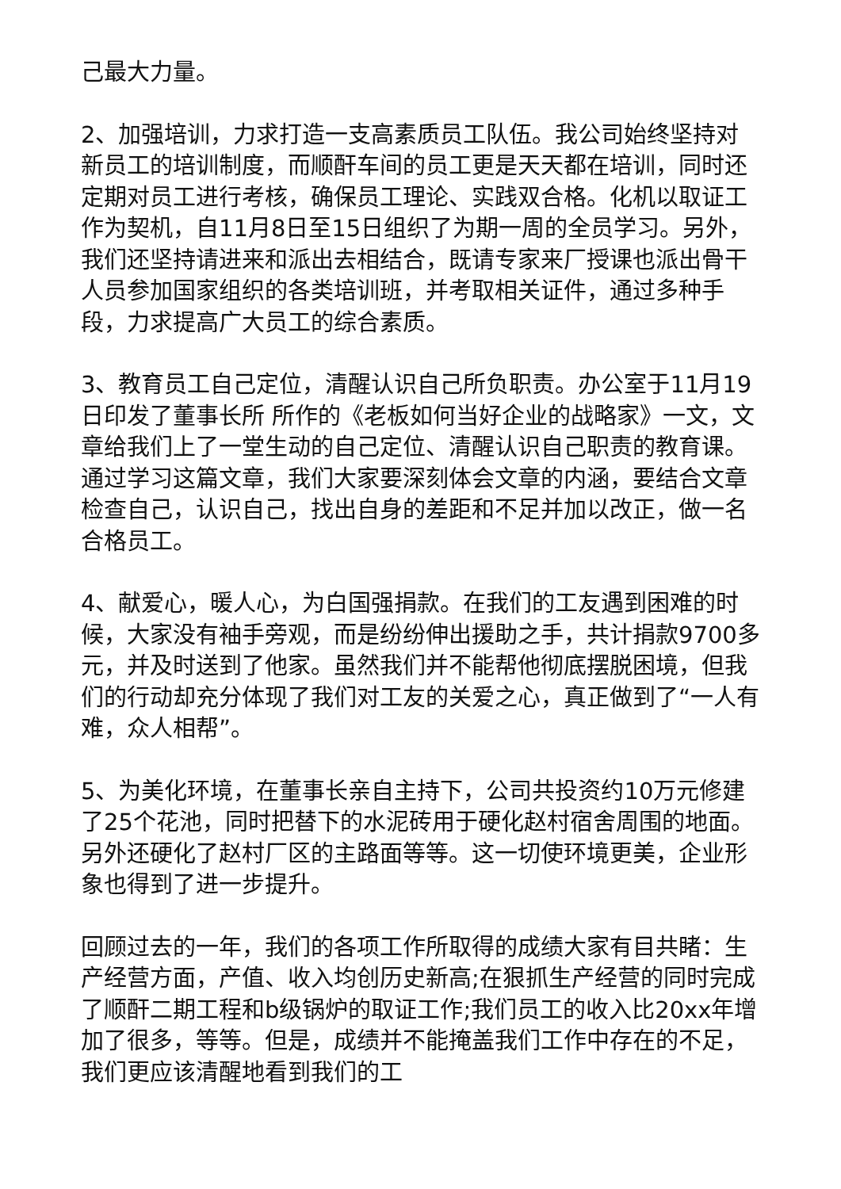己最大力量。
2、加强培训，力求打造一支高素质员工队伍。我公司始终坚持对新员工的培训制度，而顺酐车间的员工更是天天都在培训，同时还定期对员工进行考核，确保员工理论、实践双合格。化机以取证工作为契机，自11月8日至15日组织了为期一周的全员学习。另外，我们还坚持请进来和派出去相结合，既请专家来厂授课也派出骨干人员参加国家组织的各类培训班，并考取相关证件，通过多种手段，力求提高广大员工的综合素质。
3、教育员工自己定位，清醒认识自己所负职责。办公室于11月19日印发了董事长所 所作的《老板如何当好企业的战略家》一文，文章给我们上了一堂生动的自己定位、清醒认识自己职责的教育课。通过学习这篇文章，我们大家要深刻体会文章的内涵，要结合文章检查自己，认识自己，找出自身的差距和不足并加以改正，做一名合格员工。
4、献爱心，暖人心，为白国强捐款。在我们的工友遇到困难的时候，大家没有袖手旁观，而是纷纷伸出援助之手，共计捐款9700多元，并及时送到了他家。虽然我们并不能帮他彻底摆脱困境，但我们的行动却充分体现了我们对工友的关爱之心，真正做到了“一人有难，众人相帮”。
5、为美化环境，在董事长亲自主持下，公司共投资约10万元修建了25个花池，同时把替下的水泥砖用于硬化赵村宿舍周围的地面。另外还硬化了赵村厂区的主路面等等。这一切使环境更美，企业形象也得到了进一步提升。
回顾过去的一年，我们的各项工作所取得的成绩大家有目共睹：生产经营方面，产值、收入均创历史新高;在狠抓生产经营的同时完成了顺酐二期工程和b级锅炉的取证工作;我们员工的收入比20xx年增加了很多，等等。但是，成绩并不能掩盖我们工作中存在的不足，我们更应该清醒地看到我们的工